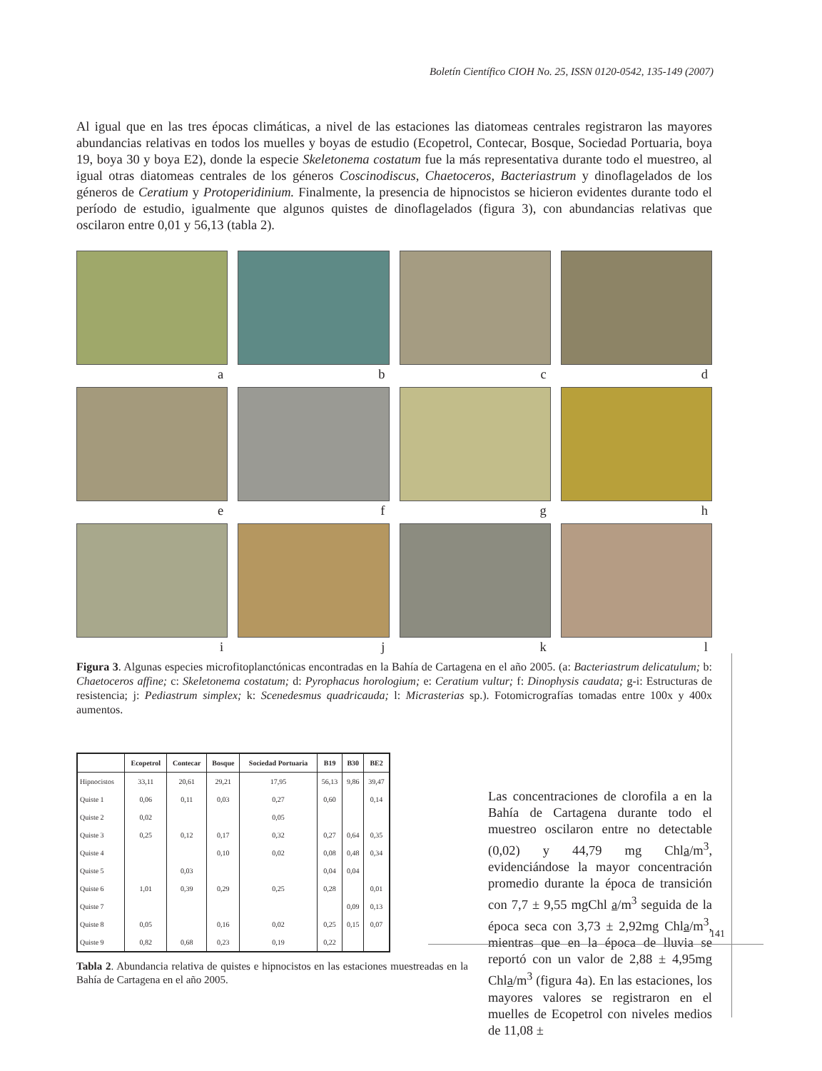Boletín Científico CIOH No. 25, ISSN 0120-0542, 135-149 (2007)
Al igual que en las tres épocas climáticas, a nivel de las estaciones las diatomeas centrales registraron las mayores abundancias relativas en todos los muelles y boyas de estudio (Ecopetrol, Contecar, Bosque, Sociedad Portuaria, boya 19, boya 30 y boya E2), donde la especie Skeletonema costatum fue la más representativa durante todo el muestreo, al igual otras diatomeas centrales de los géneros Coscinodiscus, Chaetoceros, Bacteriastrum y dinoflagelados de los géneros de Ceratium y Protoperidinium. Finalmente, la presencia de hipnocistos se hicieron evidentes durante todo el período de estudio, igualmente que algunos quistes de dinoflagelados (figura 3), con abundancias relativas que oscilaron entre 0,01 y 56,13 (tabla 2).
a
b
c
d
e
f
g
h
i
j
k
l
Figura 3. Algunas especies microfitoplanctónicas encontradas en la Bahía de Cartagena en el año 2005. (a: Bacteriastrum delicatulum; b: Chaetoceros affine; c: Skeletonema costatum; d: Pyrophacus horologium; e: Ceratium vultur; f: Dinophysis caudata; g-i: Estructuras de resistencia; j: Pediastrum simplex; k: Scenedesmus quadricauda; l: Micrasterias sp.). Fotomicrografías tomadas entre 100x y 400x aumentos.
| | Ecopetrol | Contecar | Bosque | Sociedad Portuaria | B19 | B30 | BE2 |
| --- | --- | --- | --- | --- | --- | --- | --- |
| Hipnocistos | 33,11 | 20,61 | 29,21 | 17,95 | 56,13 | 9,86 | 39,47 |
| Quiste 1 | 0,06 | 0,11 | 0,03 | 0,27 | 0,60 | | 0,14 |
| Quiste 2 | 0,02 | | | 0,05 | | | |
| Quiste 3 | 0,25 | 0,12 | 0,17 | 0,32 | 0,27 | 0,64 | 0,35 |
| Quiste 4 | | | 0,10 | 0,02 | 0,08 | 0,48 | 0,34 |
| Quiste 5 | | 0,03 | | | 0,04 | 0,04 | |
| Quiste 6 | 1,01 | 0,39 | 0,29 | 0,25 | 0,28 | | 0,01 |
| Quiste 7 | | | | | | 0,09 | 0,13 |
| Quiste 8 | 0,05 | | 0,16 | 0,02 | 0,25 | 0,15 | 0,07 |
| Quiste 9 | 0,82 | 0,68 | 0,23 | 0,19 | 0,22 | | |
Tabla 2. Abundancia relativa de quistes e hipnocistos en las estaciones muestreadas en la Bahía de Cartagena en el año 2005.
Las concentraciones de clorofila a en la Bahía de Cartagena durante todo el muestreo oscilaron entre no detectable (0,02) y 44,79 mg Chla/m<sup>3</sup>, evidenciándose la mayor concentración promedio durante la época de transición con 7,7 ± 9,55 mgChl a/m<sup>3</sup> seguida de la época seca con 3,73 ± 2,92mg Chla/m<sup>3</sup>, mientras que en la época de lluvia se reportó con un valor de 2,88 ± 4,95mg Chla/m<sup>3</sup> (figura 4a). En las estaciones, los mayores valores se registraron en el muelles de Ecopetrol con niveles medios de 11,08 ±
141